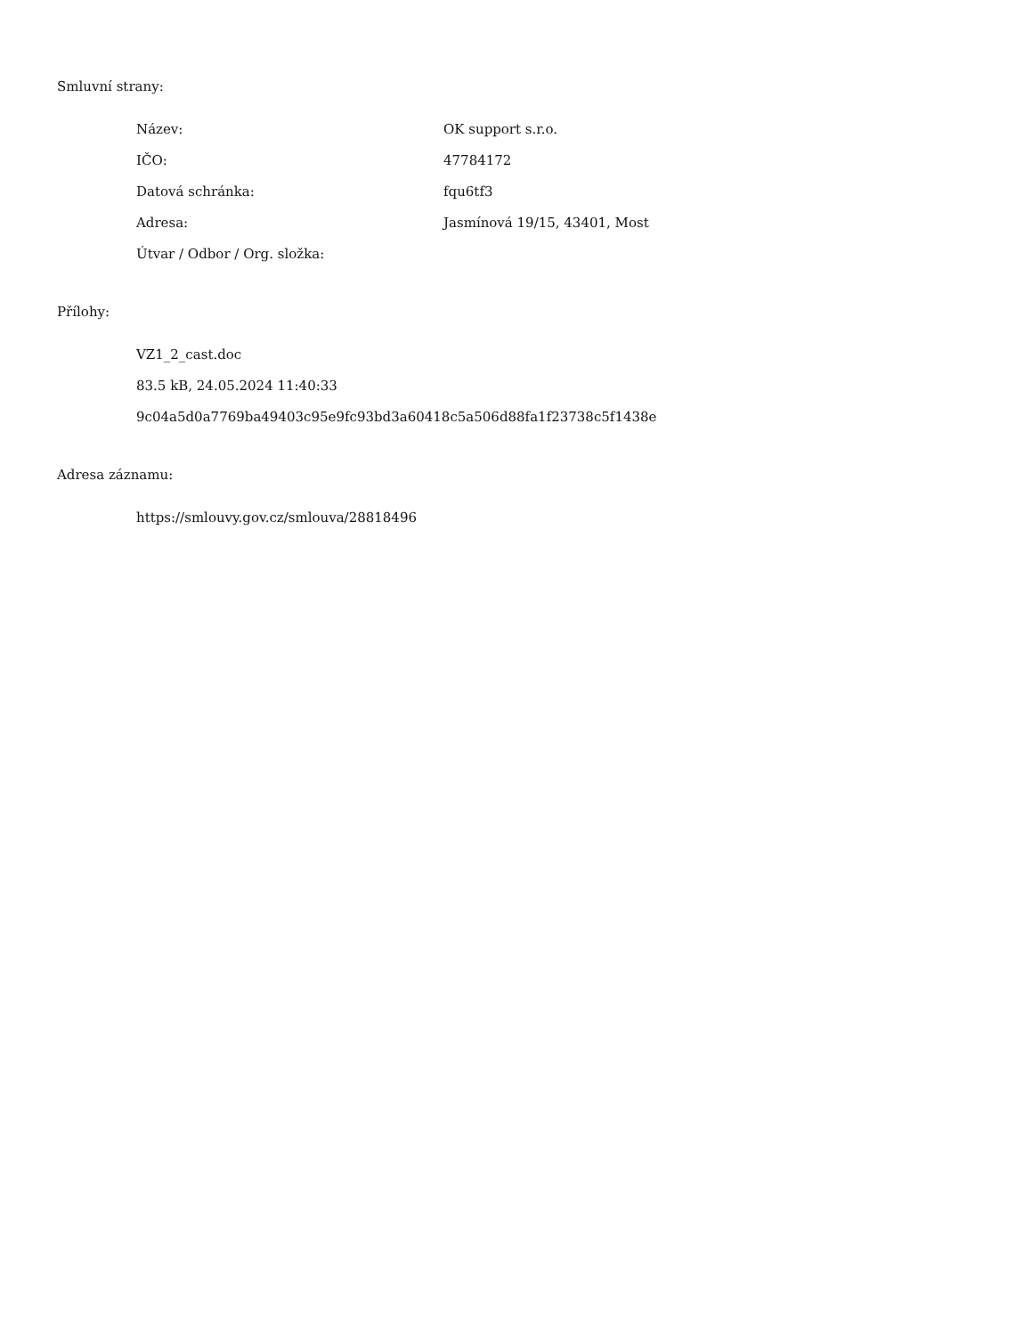Smluvní strany:
| Název: | OK support s.r.o. |
| IČO: | 47784172 |
| Datová schránka: | fqu6tf3 |
| Adresa: | Jasmínová 19/15, 43401, Most |
| Útvar / Odbor / Org. složka: | |
Přílohy:
| VZ1_2_cast.doc |
| 83.5 kB, 24.05.2024 11:40:33 |
| 9c04a5d0a7769ba49403c95e9fc93bd3a60418c5a506d88fa1f23738c5f1438e |
Adresa záznamu:
| https://smlouvy.gov.cz/smlouva/28818496 |